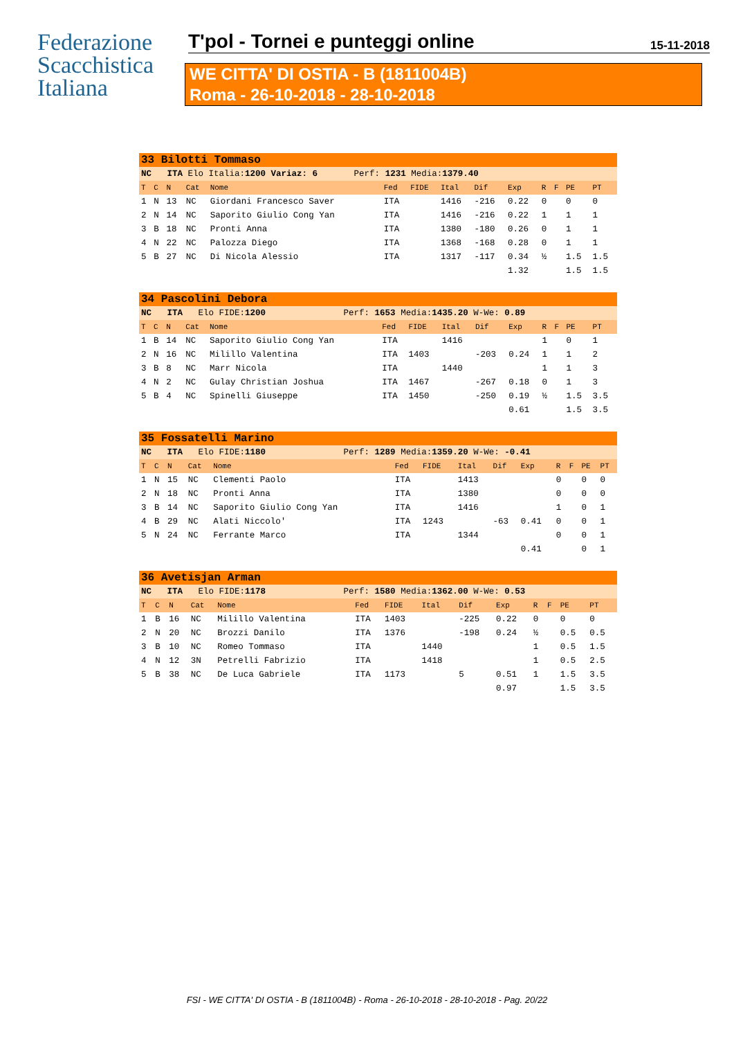Federazione
Scacchistica
Italiana
T'pol - Tornei e punteggi online 15-11-2018
WE CITTA' DI OSTIA - B (1811004B)
Roma - 26-10-2018 - 28-10-2018
| 33 Bilotti Tommaso | | | | | | | | | | | | | |
| NC ITA Elo Italia: 1200 Variaz: 6 Perf: 1231 Media: 1379.40 | | | | | | | | | | | | | |
| T | C | N | Cat | Nome | Fed | FIDE | Ital | Dif | Exp | R | F | PE | PT |
| 1 | N | 13 | NC | Giordani Francesco Saver | ITA | | 1416 | -216 | 0.22 | 0 | | 0 | 0 |
| 2 | N | 14 | NC | Saporito Giulio Cong Yan | ITA | | 1416 | -216 | 0.22 | 1 | | 1 | 1 |
| 3 | B | 18 | NC | Pronti Anna | ITA | | 1380 | -180 | 0.26 | 0 | | 1 | 1 |
| 4 | N | 22 | NC | Palozza Diego | ITA | | 1368 | -168 | 0.28 | 0 | | 1 | 1 |
| 5 | B | 27 | NC | Di Nicola Alessio | ITA | | 1317 | -117 | 0.34 | ½ | | 1.5 | 1.5 |
| | | | | | | | | | 1.32 | | | 1.5 | 1.5 |
| 34 Pascolini Debora | | | | | | | | | | | | | |
| NC ITA Elo FIDE: 1200 Perf: 1653 Media: 1435.20 W-We: 0.89 | | | | | | | | | | | | | |
| T | C | N | Cat | Nome | Fed | FIDE | Ital | Dif | Exp | R | F | PE | PT |
| 1 | B | 14 | NC | Saporito Giulio Cong Yan | ITA | | 1416 | | | 1 | | 0 | 1 |
| 2 | N | 16 | NC | Milillo Valentina | ITA | 1403 | | -203 | 0.24 | 1 | | 1 | 2 |
| 3 | B | 8 | NC | Marr Nicola | ITA | | 1440 | | | 1 | | 1 | 3 |
| 4 | N | 2 | NC | Gulay Christian Joshua | ITA | 1467 | | -267 | 0.18 | 0 | | 1 | 3 |
| 5 | B | 4 | NC | Spinelli Giuseppe | ITA | 1450 | | -250 | 0.19 | ½ | | 1.5 | 3.5 |
| | | | | | | | | | 0.61 | | | 1.5 | 3.5 |
| 35 Fossatelli Marino | | | | | | | | | | | | | |
| NC ITA Elo FIDE: 1180 Perf: 1289 Media: 1359.20 W-We: -0.41 | | | | | | | | | | | | | |
| T | C | N | Cat | Nome | Fed | FIDE | Ital | Dif | Exp | R | F | PE | PT |
| 1 | N | 15 | NC | Clementi Paolo | ITA | | 1413 | | | 0 | | 0 | 0 |
| 2 | N | 18 | NC | Pronti Anna | ITA | | 1380 | | | 0 | | 0 | 0 |
| 3 | B | 14 | NC | Saporito Giulio Cong Yan | ITA | | 1416 | | | 1 | | 0 | 1 |
| 4 | B | 29 | NC | Alati Niccolo' | ITA | 1243 | | -63 | 0.41 | 0 | | 0 | 1 |
| 5 | N | 24 | NC | Ferrante Marco | ITA | | 1344 | | | 0 | | 0 | 1 |
| | | | | | | | | | 0.41 | | | 0 | 1 |
| 36 Avetisjan Arman | | | | | | | | | | | | | |
| NC ITA Elo FIDE: 1178 Perf: 1580 Media: 1362.00 W-We: 0.53 | | | | | | | | | | | | | |
| T | C | N | Cat | Nome | Fed | FIDE | Ital | Dif | Exp | R | F | PE | PT |
| 1 | B | 16 | NC | Milillo Valentina | ITA | 1403 | | -225 | 0.22 | 0 | | 0 | 0 |
| 2 | N | 20 | NC | Brozzi Danilo | ITA | 1376 | | -198 | 0.24 | ½ | | 0.5 | 0.5 |
| 3 | B | 10 | NC | Romeo Tommaso | ITA | | 1440 | | | 1 | | 0.5 | 1.5 |
| 4 | N | 12 | 3N | Petrelli Fabrizio | ITA | | 1418 | | | 1 | | 0.5 | 2.5 |
| 5 | B | 38 | NC | De Luca Gabriele | ITA | 1173 | | 5 | 0.51 | 1 | | 1.5 | 3.5 |
| | | | | | | | | | 0.97 | | | 1.5 | 3.5 |
FSI - WE CITTA' DI OSTIA - B (1811004B) - Roma - 26-10-2018 - 28-10-2018 - Pag. 20/22